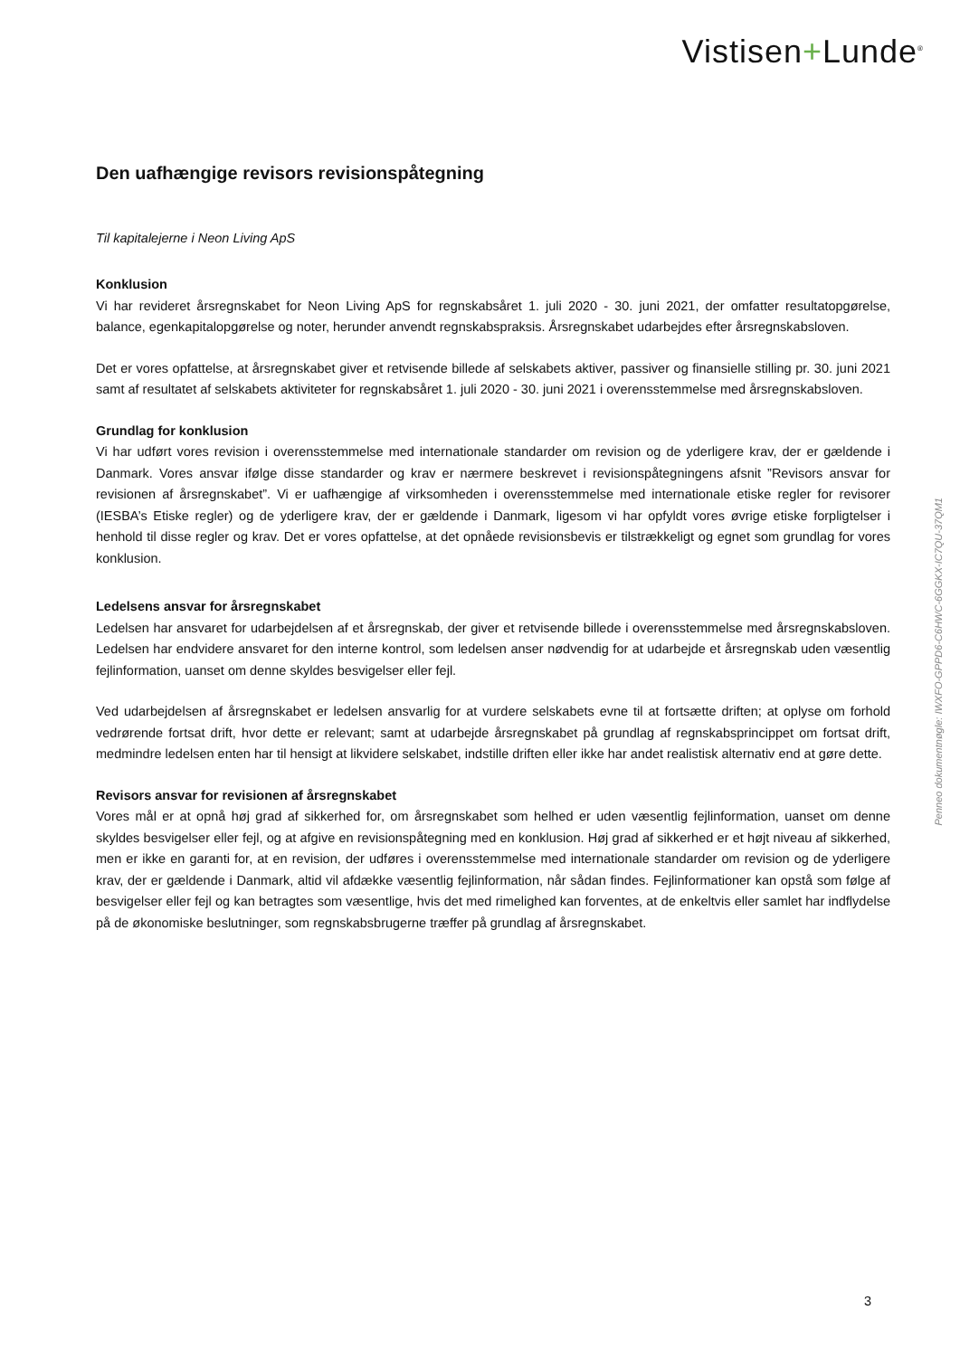Vistisen+Lunde<sup>®</sup>
Den uafhængige revisors revisionspåtegning
Til kapitalejerne i Neon Living ApS
Konklusion
Vi har revideret årsregnskabet for Neon Living ApS for regnskabsåret 1. juli 2020 - 30. juni 2021, der omfatter resultatopgørelse, balance, egenkapitalopgørelse og noter, herunder anvendt regnskabspraksis. Årsregnskabet udarbejdes efter årsregnskabsloven.
Det er vores opfattelse, at årsregnskabet giver et retvisende billede af selskabets aktiver, passiver og finansielle stilling pr. 30. juni 2021 samt af resultatet af selskabets aktiviteter for regnskabsåret 1. juli 2020 - 30. juni 2021 i overensstemmelse med årsregnskabsloven.
Grundlag for konklusion
Vi har udført vores revision i overensstemmelse med internationale standarder om revision og de yderligere krav, der er gældende i Danmark. Vores ansvar ifølge disse standarder og krav er nærmere beskrevet i revisionspåtegningens afsnit ”Revisors ansvar for revisionen af årsregnskabet”. Vi er uafhængige af virksomheden i overensstemmelse med internationale etiske regler for revisorer (IESBA’s Etiske regler) og de yderligere krav, der er gældende i Danmark, ligesom vi har opfyldt vores øvrige etiske forpligtelser i henhold til disse regler og krav. Det er vores opfattelse, at det opnåede revisionsbevis er tilstrækkeligt og egnet som grundlag for vores konklusion.
Ledelsens ansvar for årsregnskabet
Ledelsen har ansvaret for udarbejdelsen af et årsregnskab, der giver et retvisende billede i overensstemmelse med årsregnskabsloven. Ledelsen har endvidere ansvaret for den interne kontrol, som ledelsen anser nødvendig for at udarbejde et årsregnskab uden væsentlig fejlinformation, uanset om denne skyldes besvigelser eller fejl.
Ved udarbejdelsen af årsregnskabet er ledelsen ansvarlig for at vurdere selskabets evne til at fortsætte driften; at oplyse om forhold vedrørende fortsat drift, hvor dette er relevant; samt at udarbejde årsregnskabet på grundlag af regnskabsprincippet om fortsat drift, medmindre ledelsen enten har til hensigt at likvidere selskabet, indstille driften eller ikke har andet realistisk alternativ end at gøre dette.
Revisors ansvar for revisionen af årsregnskabet
Vores mål er at opnå høj grad af sikkerhed for, om årsregnskabet som helhed er uden væsentlig fejlinformation, uanset om denne skyldes besvigelser eller fejl, og at afgive en revisionspåtegning med en konklusion. Høj grad af sikkerhed er et højt niveau af sikkerhed, men er ikke en garanti for, at en revision, der udføres i overensstemmelse med internationale standarder om revision og de yderligere krav, der er gældende i Danmark, altid vil afdække væsentlig fejlinformation, når sådan findes. Fejlinformationer kan opstå som følge af besvigelser eller fejl og kan betragtes som væsentlige, hvis det med rimelighed kan forventes, at de enkeltvis eller samlet har indflydelse på de økonomiske beslutninger, som regnskabsbrugerne træffer på grundlag af årsregnskabet.
Penneo dokumentnøgle: IWXFO-GPPD6-C6HWC-6GGKX-IC7QU-37QM1
3